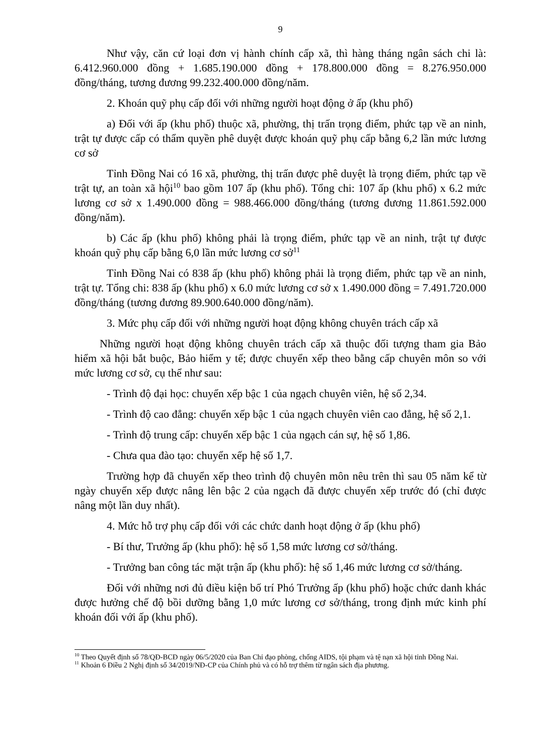9
Như vậy, căn cứ loại đơn vị hành chính cấp xã, thì hàng tháng ngân sách chi là: 6.412.960.000 đồng + 1.685.190.000 đồng + 178.800.000 đồng = 8.276.950.000 đồng/tháng, tương đương 99.232.400.000 đồng/năm.
2. Khoán quỹ phụ cấp đối với những người hoạt động ở ấp (khu phố)
a) Đối với ấp (khu phố) thuộc xã, phường, thị trấn trọng điểm, phức tạp về an ninh, trật tự được cấp có thẩm quyền phê duyệt được khoán quỹ phụ cấp bằng 6,2 lần mức lương cơ sở
Tỉnh Đồng Nai có 16 xã, phường, thị trấn được phê duyệt là trọng điểm, phức tạp về trật tự, an toàn xã hội<sup>10</sup> bao gồm 107 ấp (khu phố). Tổng chi: 107 ấp (khu phố) x 6.2 mức lương cơ sở x 1.490.000 đồng = 988.466.000 đồng/tháng (tương đương 11.861.592.000 đồng/năm).
b) Các ấp (khu phố) không phải là trọng điểm, phức tạp về an ninh, trật tự được khoán quỹ phụ cấp bằng 6,0 lần mức lương cơ sở<sup>11</sup>
Tỉnh Đồng Nai có 838 ấp (khu phố) không phải là trọng điểm, phức tạp về an ninh, trật tự. Tổng chi: 838 ấp (khu phố) x 6.0 mức lương cơ sở x 1.490.000 đồng = 7.491.720.000 đồng/tháng (tương đương 89.900.640.000 đồng/năm).
3. Mức phụ cấp đối với những người hoạt động không chuyên trách cấp xã
Những người hoạt động không chuyên trách cấp xã thuộc đối tượng tham gia Bảo hiểm xã hội bắt buộc, Bảo hiểm y tế; được chuyển xếp theo bằng cấp chuyên môn so với mức lương cơ sở, cụ thể như sau:
- Trình độ đại học: chuyển xếp bậc 1 của ngạch chuyên viên, hệ số 2,34.
- Trình độ cao đẳng: chuyển xếp bậc 1 của ngạch chuyên viên cao đẳng, hệ số 2,1.
- Trình độ trung cấp: chuyển xếp bậc 1 của ngạch cán sự, hệ số 1,86.
- Chưa qua đào tạo: chuyển xếp hệ số 1,7.
Trường hợp đã chuyển xếp theo trình độ chuyên môn nêu trên thì sau 05 năm kể từ ngày chuyển xếp được nâng lên bậc 2 của ngạch đã được chuyển xếp trước đó (chỉ được nâng một lần duy nhất).
4. Mức hỗ trợ phụ cấp đối với các chức danh hoạt động ở ấp (khu phố)
- Bí thư, Trưởng ấp (khu phố): hệ số 1,58 mức lương cơ sở/tháng.
- Trưởng ban công tác mặt trận ấp (khu phố): hệ số 1,46 mức lương cơ sở/tháng.
Đối với những nơi đủ điều kiện bố trí Phó Trưởng ấp (khu phố) hoặc chức danh khác được hưởng chế độ bồi dưỡng bằng 1,0 mức lương cơ sở/tháng, trong định mức kinh phí khoán đối với ấp (khu phố).
<sup>10</sup> Theo Quyết định số 78/QĐ-BCĐ ngày 06/5/2020 của Ban Chỉ đạo phòng, chống AIDS, tội phạm và tệ nạn xã hội tỉnh Đồng Nai.
<sup>11</sup> Khoản 6 Điều 2 Nghị định số 34/2019/NĐ-CP của Chính phủ và có hỗ trợ thêm từ ngân sách địa phương.